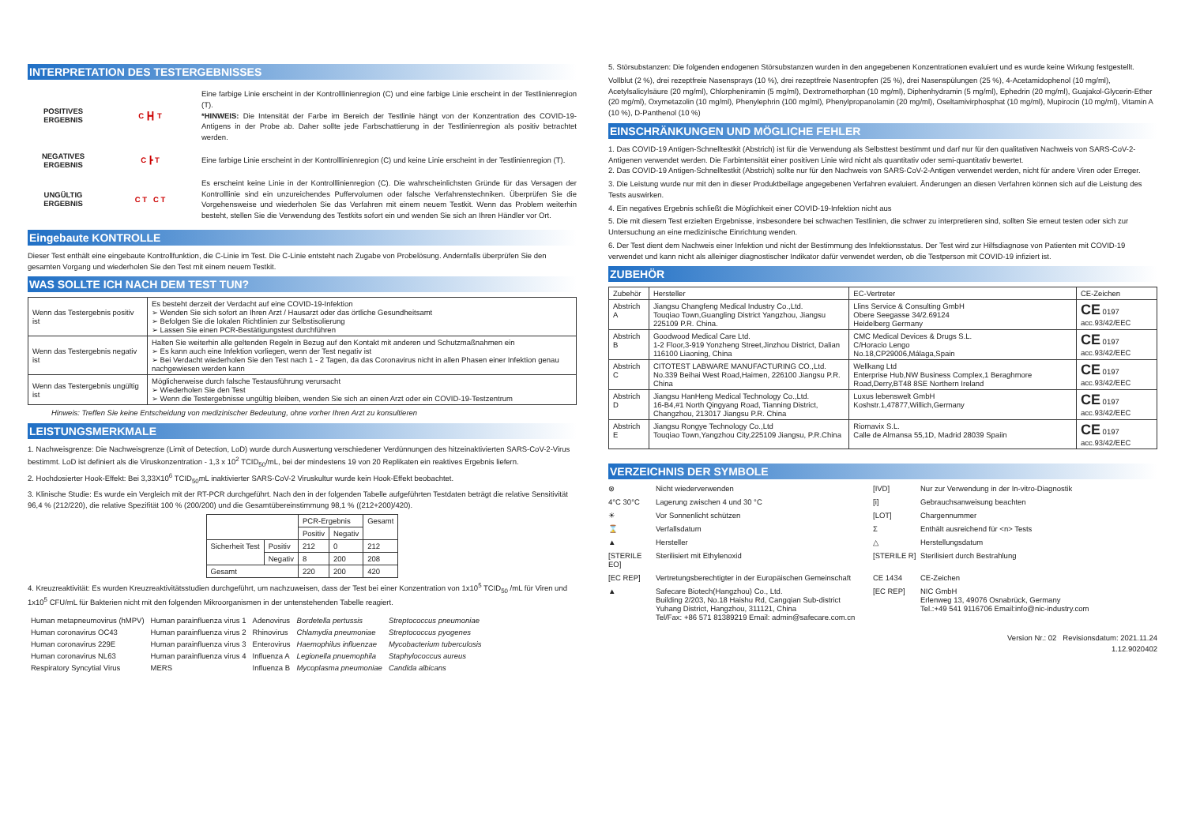INTERPRETATION DES TESTERGEBNISSES
POSITIVES ERGEBNIS C ┣┫ T
Eine farbige Linie erscheint in der Kontrolllinienregion (C) und eine farbige Linie erscheint in der Testlinienregion (T).
*HINWEIS: Die Intensität der Farbe im Bereich der Testlinie hängt von der Konzentration des COVID-19-Antigens in der Probe ab. Daher sollte jede Farbschattierung in der Testlinienregion als positiv betrachtet werden.
NEGATIVES ERGEBNIS C ┣ T
Eine farbige Linie erscheint in der Kontrolllinienregion (C) und keine Linie erscheint in der Testlinienregion (T).
UNGÜLTIG ERGEBNIS C T C T
Es erscheint keine Linie in der Kontrolllinienregion (C). Die wahrscheinlichsten Gründe für das Versagen der Kontrolllinie sind ein unzureichendes Puffervolumen oder falsche Verfahrenstechniken. Überprüfen Sie die Vorgehensweise und wiederholen Sie das Verfahren mit einem neuem Testkit. Wenn das Problem weiterhin besteht, stellen Sie die Verwendung des Testkits sofort ein und wenden Sie sich an Ihren Händler vor Ort.
Eingebaute KONTROLLE
Dieser Test enthält eine eingebaute Kontrollfunktion, die C-Linie im Test. Die C-Linie entsteht nach Zugabe von Probelösung. Andernfalls überprüfen Sie den gesamten Vorgang und wiederholen Sie den Test mit einem neuem Testkit.
WAS SOLLTE ICH NACH DEM TEST TUN?
| Wenn das Testergebnis positiv ist | Es besteht derzeit der Verdacht auf eine COVID-19-Infektion ➢ Wenden Sie sich sofort an Ihren Arzt / Hausarzt oder das örtliche Gesundheitsamt ➢ Befolgen Sie die lokalen Richtlinien zur Selbstisolierung ➢ Lassen Sie einen PCR-Bestätigungstest durchführen |
| Wenn das Testergebnis negativ ist | Halten Sie weiterhin alle geltenden Regeln in Bezug auf den Kontakt mit anderen und Schutzmaßnahmen ein ➢ Es kann auch eine Infektion vorliegen, wenn der Test negativ ist ➢ Bei Verdacht wiederholen Sie den Test nach 1 - 2 Tagen, da das Coronavirus nicht in allen Phasen einer Infektion genau nachgewiesen werden kann |
| Wenn das Testergebnis ungültig ist | Möglicherweise durch falsche Testausführung verursacht ➢ Wiederholen Sie den Test ➢ Wenn die Testergebnisse ungültig bleiben, wenden Sie sich an einen Arzt oder ein COVID-19-Testzentrum |
Hinweis: Treffen Sie keine Entscheidung von medizinischer Bedeutung, ohne vorher Ihren Arzt zu konsultieren
LEISTUNGSMERKMALE
1. Nachweisgrenze: Die Nachweisgrenze (Limit of Detection, LoD) wurde durch Auswertung verschiedener Verdünnungen des hitzeinaktivierten SARS-CoV-2-Virus bestimmt. LoD ist definiert als die Viruskonzentration - 1,3 x 10<sup>2</sup> TCID<sub>50</sub>/mL, bei der mindestens 19 von 20 Replikaten ein reaktives Ergebnis liefern.
2. Hochdosierter Hook-Effekt: Bei 3,33X10<sup>6</sup> TCID<sub>50</sub>mL inaktivierter SARS-CoV-2 Viruskultur wurde kein Hook-Effekt beobachtet.
3. Klinische Studie: Es wurde ein Vergleich mit der RT-PCR durchgeführt. Nach den in der folgenden Tabelle aufgeführten Testdaten beträgt die relative Sensitivität 96,4 % (212/220), die relative Spezifität 100 % (200/200) und die Gesamtübereinstimmung 98,1 % ((212+200)/420).
| | | PCR-Ergebnis | | Gesamt |
| --- | --- | --- | --- | --- |
| | | Positiv | Negativ | |
| Sicherheit Test | Positiv | 212 | 0 | 212 |
| | Negativ | 8 | 200 | 208 |
| Gesamt | | 220 | 200 | 420 |
4. Kreuzreaktivität: Es wurden Kreuzreaktivitätsstudien durchgeführt, um nachzuweisen, dass der Test bei einer Konzentration von 1x10<sup>5</sup> TCID<sub>50</sub> /mL für Viren und 1x10<sup>5</sup> CFU/mL für Bakterien nicht mit den folgenden Mikroorganismen in der untenstehenden Tabelle reagiert.
| Human metapneumovirus (hMPV) | Human parainfluenza virus 1 | Adenovirus | Bordetella pertussis | Streptococcus pneumoniae |
| Human coronavirus OC43 | Human parainfluenza virus 2 | Rhinovirus | Chlamydia pneumoniae | Streptococcus pyogenes |
| Human coronavirus 229E | Human parainfluenza virus 3 | Enterovirus | Haemophilus influenzae | Mycobacterium tuberculosis |
| Human coronavirus NL63 | Human parainfluenza virus 4 | Influenza A | Legionella pnuemophila | Staphylococcus aureus |
| Respiratory Syncytial Virus | MERS | Influenza B | Mycoplasma pneumoniae | Candida albicans |
5. Störsubstanzen: Die folgenden endogenen Störsubstanzen wurden in den angegebenen Konzentrationen evaluiert und es wurde keine Wirkung festgestellt.
Vollblut (2 %), drei rezeptfreie Nasensprays (10 %), drei rezeptfreie Nasentropfen (25 %), drei Nasenspülungen (25 %), 4-Acetamidophenol (10 mg/ml), Acetylsalicylsäure (20 mg/ml), Chlorpheniramin (5 mg/ml), Dextromethorphan (10 mg/ml), Diphenhydramin (5 mg/ml), Ephedrin (20 mg/ml), Guajakol-Glycerin-Ether (20 mg/ml), Oxymetazolin (10 mg/ml), Phenylephrin (100 mg/ml), Phenylpropanolamin (20 mg/ml), Oseltamivirphosphat (10 mg/ml), Mupirocin (10 mg/ml), Vitamin A (10 %), D-Panthenol (10 %)
EINSCHRÄNKUNGEN UND MÖGLICHE FEHLER
1. Das COVID-19 Antigen-Schnelltestkit (Abstrich) ist für die Verwendung als Selbsttest bestimmt und darf nur für den qualitativen Nachweis von SARS-CoV-2-Antigenen verwendet werden. Die Farbintensität einer positiven Linie wird nicht als quantitativ oder semi-quantitativ bewertet.
2. Das COVID-19 Antigen-Schnelltestkit (Abstrich) sollte nur für den Nachweis von SARS-CoV-2-Antigen verwendet werden, nicht für andere Viren oder Erreger.
3. Die Leistung wurde nur mit den in dieser Produktbeilage angegebenen Verfahren evaluiert. Änderungen an diesen Verfahren können sich auf die Leistung des Tests auswirken.
4. Ein negatives Ergebnis schließt die Möglichkeit einer COVID-19-Infektion nicht aus
5. Die mit diesem Test erzielten Ergebnisse, insbesondere bei schwachen Testlinien, die schwer zu interpretieren sind, sollten Sie erneut testen oder sich zur Untersuchung an eine medizinische Einrichtung wenden.
6. Der Test dient dem Nachweis einer Infektion und nicht der Bestimmung des Infektionsstatus. Der Test wird zur Hilfsdiagnose von Patienten mit COVID-19 verwendet und kann nicht als alleiniger diagnostischer Indikator dafür verwendet werden, ob die Testperson mit COVID-19 infiziert ist.
ZUBEHÖR
| Zubehör | Hersteller | EC-Vertreter | CE-Zeichen |
| --- | --- | --- | --- |
| Abstrich A | Jiangsu Changfeng Medical Industry Co.,Ltd. Touqiao Town,Guangling District Yangzhou, Jiangsu 225109 P.R. China. | Llins Service & Consulting GmbH Obere Seegasse 34/2.69124 Heidelberg Germany | CE 0197 acc.93/42/EEC |
| Abstrich B | Goodwood Medical Care Ltd. 1-2 Floor,3-919 Yonzheng Street,Jinzhou District, Dalian 116100 Liaoning, China | CMC Medical Devices & Drugs S.L. C/Horacio Lengo No.18,CP29006,Málaga,Spain | CE 0197 acc.93/42/EEC |
| Abstrich C | CITOTEST LABWARE MANUFACTURING CO.,Ltd. No.339 Beihai West Road,Haimen, 226100 Jiangsu P.R. China | Wellkang Ltd Enterprise Hub,NW Business Complex,1 Beraghmore Road,Derry,BT48 8SE Northern Ireland | CE 0197 acc.93/42/EEC |
| Abstrich D | Jiangsu HanHeng Medical Technology Co.,Ltd. 16-B4,#1 North Qingyang Road, Tianning District, Changzhou, 213017 Jiangsu P.R. China | Luxus lebenswelt GmbH Koshstr.1,47877,Willich,Germany | CE 0197 acc.93/42/EEC |
| Abstrich E | Jiangsu Rongye Technology Co.,Ltd Touqiao Town,Yangzhou City,225109 Jiangsu, P.R.China | Riomavix S.L. Calle de Almansa 55,1D, Madrid 28039 Spaiin | CE 0197 acc.93/42/EEC |
VERZEICHNIS DER SYMBOLE
⊗ Nicht wiederverwenden [IVD] Nur zur Verwendung in der In-vitro-Diagnostik 4°C 30°C Lagerung zwischen 4 und 30 °C [i] Gebrauchsanweisung beachten ☀ Vor Sonnenlicht schützen [LOT] Chargennummer ⌛ Verfallsdatum Σ Enthält ausreichend für <n> Tests ▲ Hersteller △ Herstellungsdatum [STERILE EO] Sterilisiert mit Ethylenoxid [STERILE R] Sterilisiert durch Bestrahlung [EC REP] Vertretungsberechtigter in der Europäischen Gemeinschaft CE 1434 CE-Zeichen ▲ Safecare Biotech(Hangzhou) Co., Ltd.
Building 2/203, No.18 Haishu Rd, Cangqian Sub-district
Yuhang District, Hangzhou, 311121, China
Tel/Fax: +86 571 81389219 Email: admin@safecare.com.cn [EC REP] NIC GmbH
Erlenweg 13, 49076 Osnabrück, Germany
Tel.:+49 541 9116706 Email:info@nic-industry.com
Version Nr.: 02 Revisionsdatum: 2021.11.24
1.12.9020402